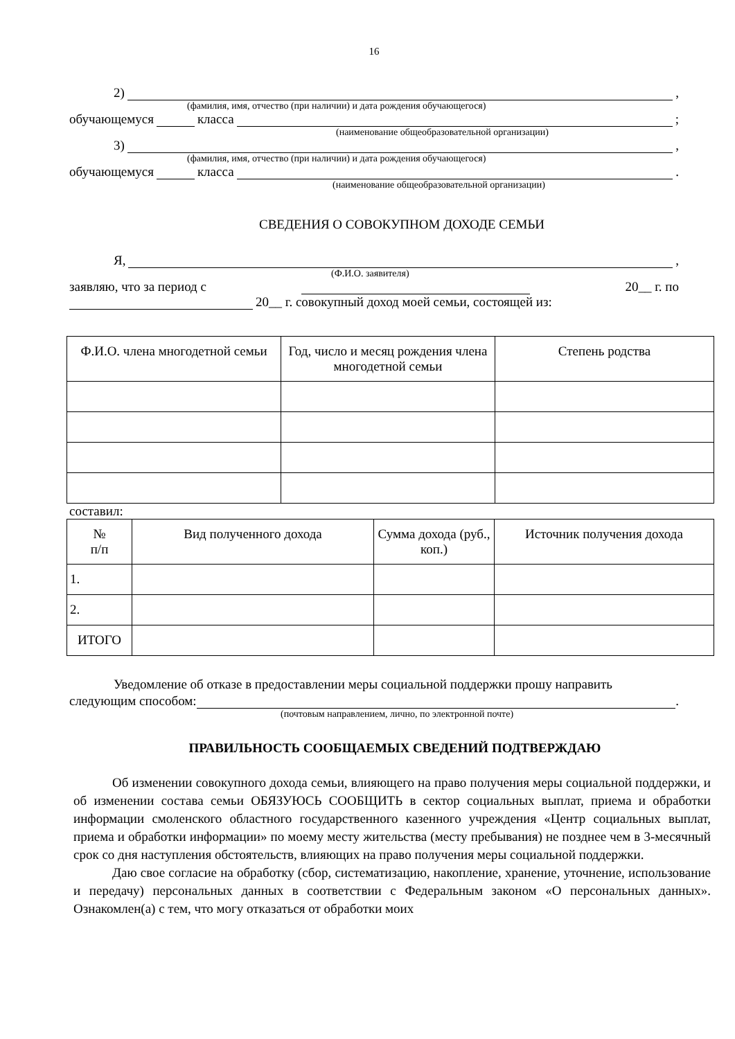16
2) ,
(фамилия, имя, отчество (при наличии) и дата рождения обучающегося)
обучающемуся класса ;
(наименование общеобразовательной организации)
3) ,
(фамилия, имя, отчество (при наличии) и дата рождения обучающегося)
обучающемуся класса .
(наименование общеобразовательной организации)
СВЕДЕНИЯ О СОВОКУПНОМ ДОХОДЕ СЕМЬИ
Я, ,
(Ф.И.О. заявителя)
заявляю, что за период с 20__ г. по
20__ г. совокупный доход моей семьи, состоящей из:
| Ф.И.О. члена многодетной семьи | Год, число и месяц рождения члена многодетной семьи | Степень родства |
| --- | --- | --- |
составил:
| № п/п | Вид полученного дохода | Сумма дохода (руб., коп.) | Источник получения дохода |
| --- | --- | --- | --- |
| 1. | | | |
| 2. | | | |
| ИТОГО | | | |
Уведомление об отказе в предоставлении меры социальной поддержки прошу направить
следующим способом: .
(почтовым направлением, лично, по электронной почте)
ПРАВИЛЬНОСТЬ СООБЩАЕМЫХ СВЕДЕНИЙ ПОДТВЕРЖДАЮ
Об изменении совокупного дохода семьи, влияющего на право получения меры социальной поддержки, и об изменении состава семьи ОБЯЗУЮСЬ СООБЩИТЬ в сектор социальных выплат, приема и обработки информации смоленского областного государственного казенного учреждения «Центр социальных выплат, приема и обработки информации» по моему месту жительства (месту пребывания) не позднее чем в 3-месячный срок со дня наступления обстоятельств, влияющих на право получения меры социальной поддержки.
Даю свое согласие на обработку (сбор, систематизацию, накопление, хранение, уточнение, использование и передачу) персональных данных в соответствии с Федеральным законом «О персональных данных». Ознакомлен(а) с тем, что могу отказаться от обработки моих